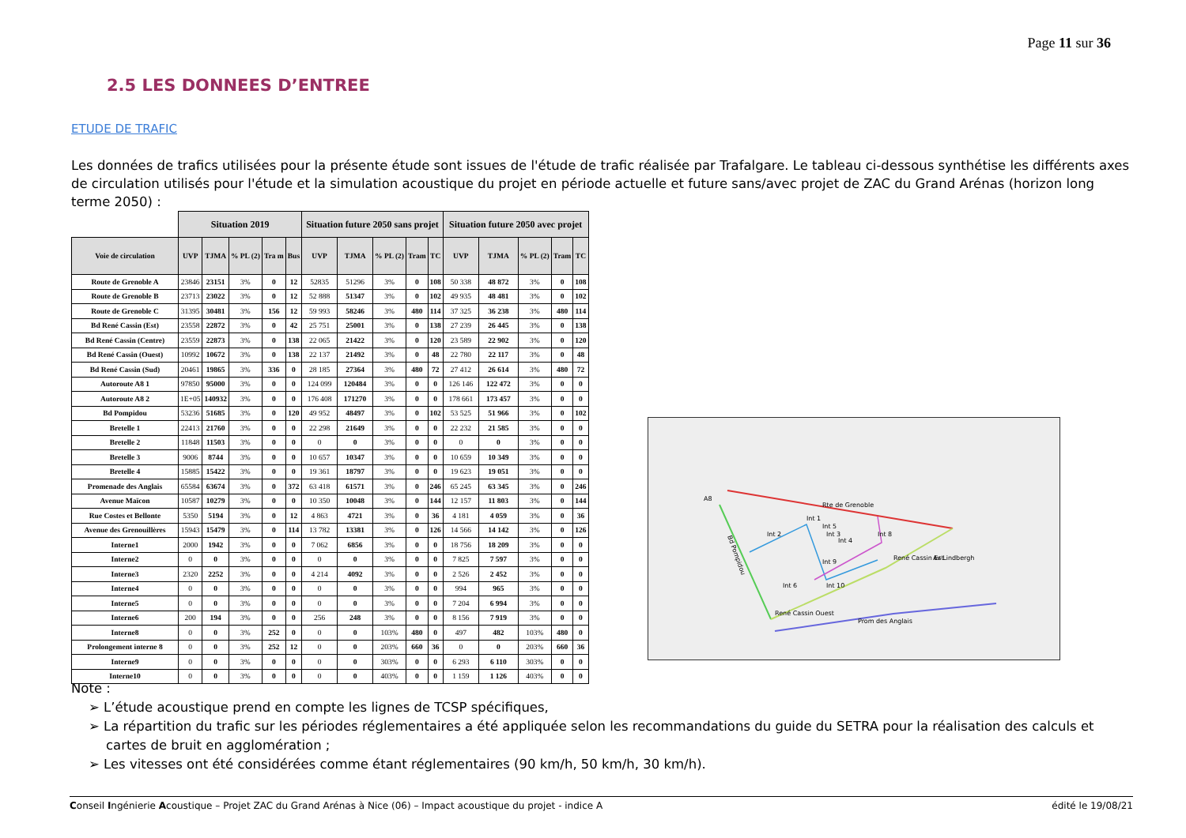Page 11 sur 36
2.5 LES DONNEES D’ENTREE
ETUDE DE TRAFIC
Les données de trafics utilisées pour la présente étude sont issues de l'étude de trafic réalisée par Trafalgare. Le tableau ci-dessous synthétise les différents axes de circulation utilisés pour l'étude et la simulation acoustique du projet en période actuelle et future sans/avec projet de ZAC du Grand Arénas (horizon long terme 2050) :
| | Situation 2019 | | | | | Situation future 2050 sans projet | | | | | Situation future 2050 avec projet | | | | |
| Voie de circulation | UVP | TJMA | % PL (2) | Tra m | Bus | UVP | TJMA | % PL (2) | Tram | TC | UVP | TJMA | % PL (2) | Tram | TC |
| Route de Grenoble A | 23846 | 23151 | 3% | 0 | 12 | 52835 | 51296 | 3% | 0 | 108 | 50 338 | 48 872 | 3% | 0 | 108 |
| Route de Grenoble B | 23713 | 23022 | 3% | 0 | 12 | 52 888 | 51347 | 3% | 0 | 102 | 49 935 | 48 481 | 3% | 0 | 102 |
| Route de Grenoble C | 31395 | 30481 | 3% | 156 | 12 | 59 993 | 58246 | 3% | 480 | 114 | 37 325 | 36 238 | 3% | 480 | 114 |
| Bd René Cassin (Est) | 23558 | 22872 | 3% | 0 | 42 | 25 751 | 25001 | 3% | 0 | 138 | 27 239 | 26 445 | 3% | 0 | 138 |
| Bd René Cassin (Centre) | 23559 | 22873 | 3% | 0 | 138 | 22 065 | 21422 | 3% | 0 | 120 | 23 589 | 22 902 | 3% | 0 | 120 |
| Bd René Cassin (Ouest) | 10992 | 10672 | 3% | 0 | 138 | 22 137 | 21492 | 3% | 0 | 48 | 22 780 | 22 117 | 3% | 0 | 48 |
| Bd René Cassin (Sud) | 20461 | 19865 | 3% | 336 | 0 | 28 185 | 27364 | 3% | 480 | 72 | 27 412 | 26 614 | 3% | 480 | 72 |
| Autoroute A8 1 | 97850 | 95000 | 3% | 0 | 0 | 124 099 | 120484 | 3% | 0 | 0 | 126 146 | 122 472 | 3% | 0 | 0 |
| Autoroute A8 2 | 1E+05 | 140932 | 3% | 0 | 0 | 176 408 | 171270 | 3% | 0 | 0 | 178 661 | 173 457 | 3% | 0 | 0 |
| Bd Pompidou | 53236 | 51685 | 3% | 0 | 120 | 49 952 | 48497 | 3% | 0 | 102 | 53 525 | 51 966 | 3% | 0 | 102 |
| Bretelle 1 | 22413 | 21760 | 3% | 0 | 0 | 22 298 | 21649 | 3% | 0 | 0 | 22 232 | 21 585 | 3% | 0 | 0 |
| Bretelle 2 | 11848 | 11503 | 3% | 0 | 0 | 0 | 0 | 3% | 0 | 0 | 0 | 0 | 3% | 0 | 0 |
| Bretelle 3 | 9006 | 8744 | 3% | 0 | 0 | 10 657 | 10347 | 3% | 0 | 0 | 10 659 | 10 349 | 3% | 0 | 0 |
| Bretelle 4 | 15885 | 15422 | 3% | 0 | 0 | 19 361 | 18797 | 3% | 0 | 0 | 19 623 | 19 051 | 3% | 0 | 0 |
| Promenade des Anglais | 65584 | 63674 | 3% | 0 | 372 | 63 418 | 61571 | 3% | 0 | 246 | 65 245 | 63 345 | 3% | 0 | 246 |
| Avenue Maïcon | 10587 | 10279 | 3% | 0 | 0 | 10 350 | 10048 | 3% | 0 | 144 | 12 157 | 11 803 | 3% | 0 | 144 |
| Rue Costes et Bellonte | 5350 | 5194 | 3% | 0 | 12 | 4 863 | 4721 | 3% | 0 | 36 | 4 181 | 4 059 | 3% | 0 | 36 |
| Avenue des Grenouillères | 15943 | 15479 | 3% | 0 | 114 | 13 782 | 13381 | 3% | 0 | 126 | 14 566 | 14 142 | 3% | 0 | 126 |
| Interne1 | 2000 | 1942 | 3% | 0 | 0 | 7 062 | 6856 | 3% | 0 | 0 | 18 756 | 18 209 | 3% | 0 | 0 |
| Interne2 | 0 | 0 | 3% | 0 | 0 | 0 | 0 | 3% | 0 | 0 | 7 825 | 7 597 | 3% | 0 | 0 |
| Interne3 | 2320 | 2252 | 3% | 0 | 0 | 4 214 | 4092 | 3% | 0 | 0 | 2 526 | 2 452 | 3% | 0 | 0 |
| Interne4 | 0 | 0 | 3% | 0 | 0 | 0 | 0 | 3% | 0 | 0 | 994 | 965 | 3% | 0 | 0 |
| Interne5 | 0 | 0 | 3% | 0 | 0 | 0 | 0 | 3% | 0 | 0 | 7 204 | 6 994 | 3% | 0 | 0 |
| Interne6 | 200 | 194 | 3% | 0 | 0 | 256 | 248 | 3% | 0 | 0 | 8 156 | 7 919 | 3% | 0 | 0 |
| Interne8 | 0 | 0 | 3% | 252 | 0 | 0 | 0 | 103% | 480 | 0 | 497 | 482 | 103% | 480 | 0 |
| Prolongement interne 8 | 0 | 0 | 3% | 252 | 12 | 0 | 0 | 203% | 660 | 36 | 0 | 0 | 203% | 660 | 36 |
| Interne9 | 0 | 0 | 3% | 0 | 0 | 0 | 0 | 303% | 0 | 0 | 6 293 | 6 110 | 303% | 0 | 0 |
| Interne10 | 0 | 0 | 3% | 0 | 0 | 0 | 0 | 403% | 0 | 0 | 1 159 | 1 126 | 403% | 0 | 0 |
Rte de Grenoble
Bd Pompidou
René Cassin Est
René Cassin Ouest
Prom des Anglais
Int 2
Int 5
Int 3
Int 4
Int 6
Int 1
Int 8
Int 9
Int 10
Av Lindbergh
A8
Note :
➢ L’étude acoustique prend en compte les lignes de TCSP spécifiques,
➢ La répartition du trafic sur les périodes réglementaires a été appliquée selon les recommandations du guide du SETRA pour la réalisation des calculs et cartes de bruit en agglomération ;
➢ Les vitesses ont été considérées comme étant réglementaires (90 km/h, 50 km/h, 30 km/h).
Conseil Ingénierie Acoustique – Projet ZAC du Grand Arénas à Nice (06) – Impact acoustique du projet - indice A édité le 19/08/21